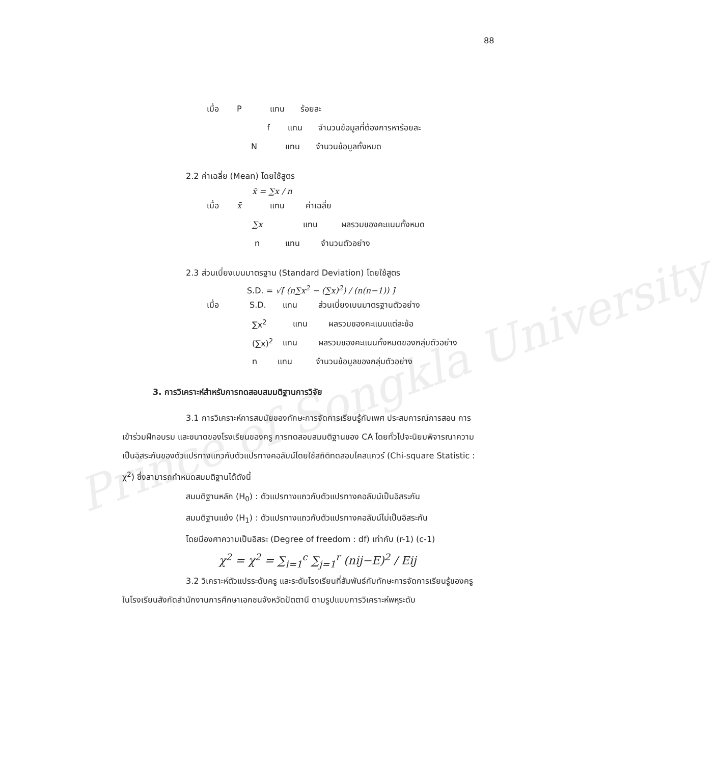Prince of Songkla University
88
เมื่อ P แทน ร้อยละ
f แทน จำนวนข้อมูลที่ต้องการหาร้อยละ
Nแทน จำนวนข้อมูลทั้งหมด
2.2 ค่าเฉลี่ย (Mean) โดยใช้สูตร
x̄ = ∑x / n
เมื่อ x̄ แทน ค่าเฉลี่ย
∑x แทน ผลรวมของคะแนนทั้งหมด
n แทน จำนวนตัวอย่าง
2.3 ส่วนเบี่ยงเบนมาตรฐาน (Standard Deviation) โดยใช้สูตร
S.D. = √[ (n∑x<sup>2</sup> − (∑x)<sup>2</sup>) / (n(n−1)) ]
เมื่อ S.D. แทน ส่วนเบี่ยงเบนมาตรฐานตัวอย่าง
∑x<sup>2</sup> แทน ผลรวมของคะแนนแต่ละข้อ
(∑x)<sup>2</sup> แทน ผลรวมของคะแนนทั้งหมดของกลุ่มตัวอย่าง
n แทน จำนวนข้อมูลของกลุ่มตัวอย่าง
3. การวิเคราะห์สำหรับการทดสอบสมมติฐานการวิจัย
3.1 การวิเคราะห์การสมนัยของทักษะการจัดการเรียนรู้กับเพศ ประสบการณ์การสอน การเข้าร่วมฝึกอบรม และขนาดของโรงเรียนของครู การทดสอบสมมติฐานของ CA โดยทั่วไปจะนิยมพิจารณาความเป็นอิสระกันของตัวแปรทางแถวกับตัวแปรทางคอลัมน์โดยใช้สถิติทดสอบไคสแควร์ (Chi-square Statistic : χ<sup>2</sup>) ซึ่งสามารถกำหนดสมมติฐานได้ดังนี้
สมมติฐานหลัก (H<sub>0</sub>) : ตัวแปรทางแถวกับตัวแปรทางคอลัมน์เป็นอิสระกัน
สมมติฐานแย้ง (H<sub>1</sub>) : ตัวแปรทางแถวกับตัวแปรทางคอลัมน์ไม่เป็นอิสระกัน
โดยมีองศาความเป็นอิสระ (Degree of freedom : df) เท่ากับ (r-1) (c-1)
χ<sup>2</sup> = χ<sup>2</sup> = ∑<sub>i=1</sub><sup>c</sup> ∑<sub>j=1</sub><sup>r</sup> (nij−E)<sup>2</sup> / Eij
3.2 วิเคราะห์ตัวแปรระดับครู และระดับโรงเรียนที่สัมพันธ์กับทักษะการจัดการเรียนรู้ของครูในโรงเรียนสังกัดสำนักงานการศึกษาเอกชนจังหวัดปัตตานี ตามรูปแบบการวิเคราะห์พหุระดับ